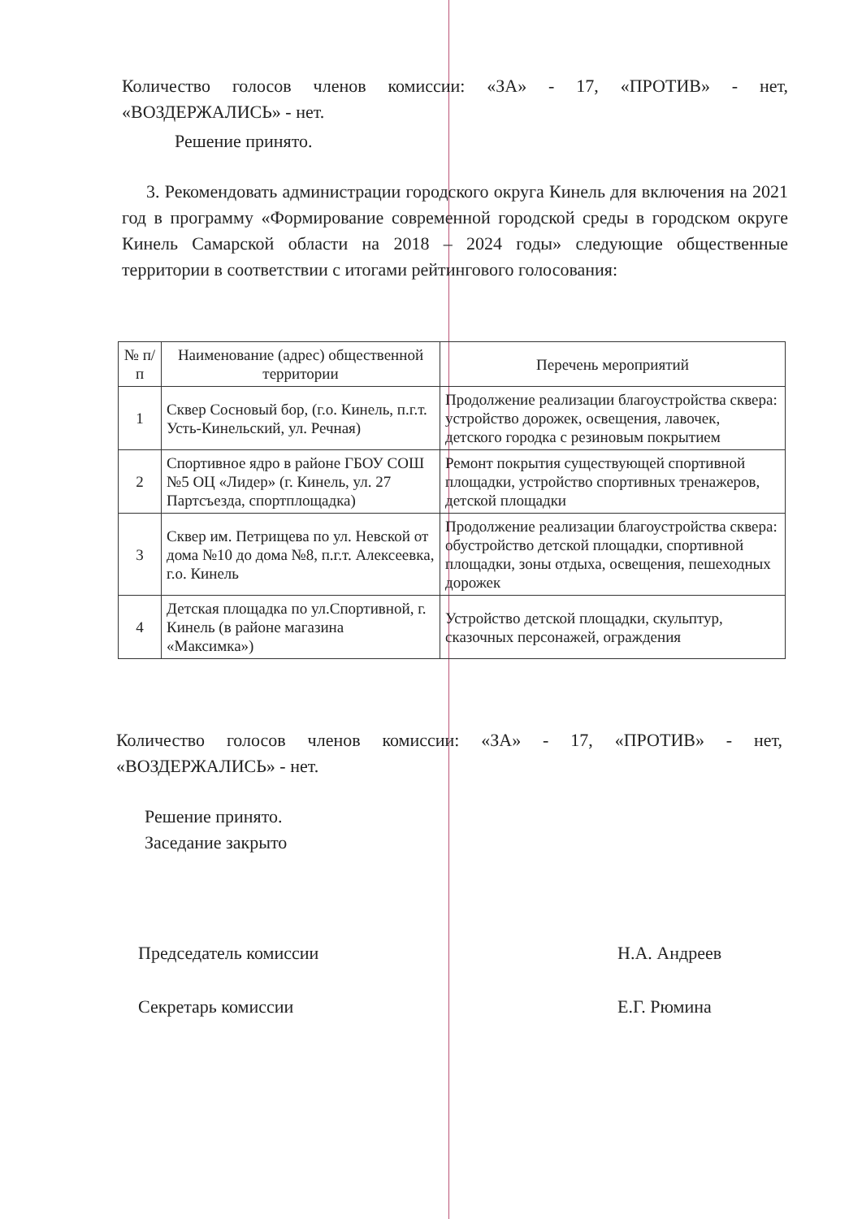Количество голосов членов комиссии: «ЗА» - 17, «ПРОТИВ» - нет, «ВОЗДЕРЖАЛИСЬ» - нет.
Решение принято.
3. Рекомендовать администрации городского округа Кинель для включения на 2021 год в программу «Формирование современной городской среды в городском округе Кинель Самарской области на 2018 – 2024 годы» следующие общественные территории в соответствии с итогами рейтингового голосования:
| № п/п | Наименование (адрес) общественной территории | Перечень мероприятий |
| --- | --- | --- |
| 1 | Сквер Сосновый бор, (г.о. Кинель, п.г.т. Усть-Кинельский, ул. Речная) | Продолжение реализации благоустройства сквера: устройство дорожек, освещения, лавочек, детского городка с резиновым покрытием |
| 2 | Спортивное ядро в районе ГБОУ СОШ №5 ОЦ «Лидер» (г. Кинель, ул. 27 Партсъезда, спортплощадка) | Ремонт покрытия существующей спортивной площадки, устройство спортивных тренажеров, детской площадки |
| 3 | Сквер им. Петрищева по ул. Невской от дома №10 до дома №8, п.г.т. Алексеевка, г.о. Кинель | Продолжение реализации благоустройства сквера: обустройство детской площадки, спортивной площадки, зоны отдыха, освещения, пешеходных дорожек |
| 4 | Детская площадка по ул.Спортивной, г. Кинель (в районе магазина «Максимка») | Устройство детской площадки, скульптур, сказочных персонажей, ограждения |
Количество голосов членов комиссии: «ЗА» - 17, «ПРОТИВ» - нет, «ВОЗДЕРЖАЛИСЬ» - нет.
Решение принято.
Заседание закрыто
Председатель комиссии Н.А. Андреев
Секретарь комиссии Е.Г. Рюмина